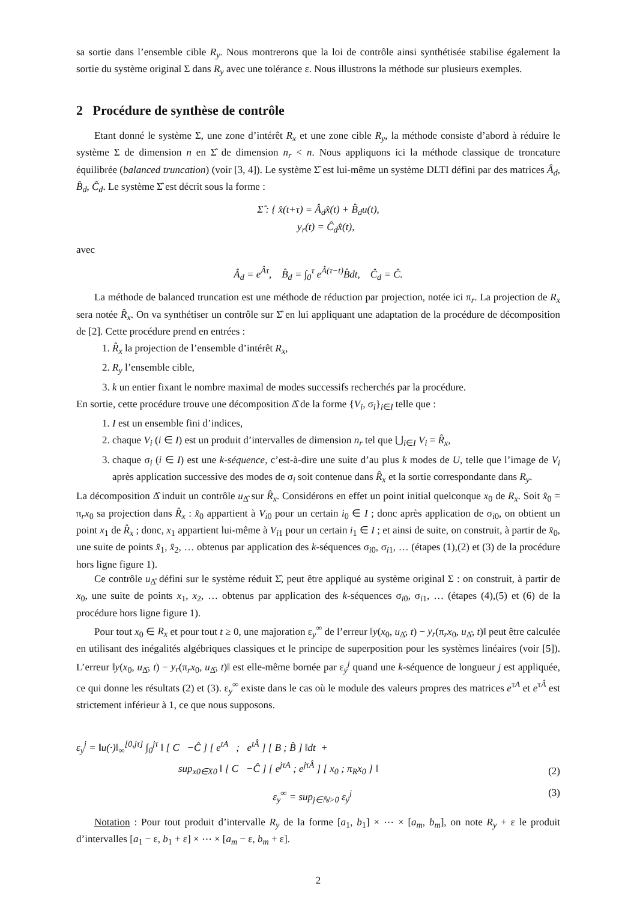sa sortie dans l’ensemble cible R<sub>y</sub>. Nous montrerons que la loi de contrôle ainsi synthétisée stabilise également la sortie du système original Σ dans R<sub>y</sub> avec une tolérance ε. Nous illustrons la méthode sur plusieurs exemples.
2 Procédure de synthèse de contrôle
Etant donné le système Σ, une zone d’intérêt R<sub>x</sub> et une zone cible R<sub>y</sub>, la méthode consiste d’abord à réduire le système Σ de dimension n en Σ̂ de dimension n<sub>r</sub> < n. Nous appliquons ici la méthode classique de troncature équilibrée (balanced truncation) (voir [3, 4]). Le système Σ̂ est lui-même un système DLTI défini par des matrices Â<sub>d</sub>, B̂<sub>d</sub>, Ĉ<sub>d</sub>. Le système Σ̂ est décrit sous la forme :
Σ̂ : { x̂(t+τ) = Â<sub>d</sub>x̂(t) + B̂<sub>d</sub>u(t),
y<sub>r</sub>(t) = Ĉ<sub>d</sub>x̂(t),
avec
Â<sub>d</sub> = e<sup>Âτ</sup>, B̂<sub>d</sub> = ∫<sub>0</sub><sup>τ</sup> e<sup>Â(τ−t)</sup>B̂dt, Ĉ<sub>d</sub> = Ĉ.
La méthode de balanced truncation est une méthode de réduction par projection, notée ici π<sub>r</sub>. La projection de R<sub>x</sub> sera notée R̂<sub>x</sub>. On va synthétiser un contrôle sur Σ̂ en lui appliquant une adaptation de la procédure de décomposition de [2]. Cette procédure prend en entrées :
1. R̂<sub>x</sub> la projection de l’ensemble d’intérêt R<sub>x</sub>,
2. R<sub>y</sub> l’ensemble cible,
3. k un entier fixant le nombre maximal de modes successifs recherchés par la procédure.
En sortie, cette procédure trouve une décomposition Δ̂ de la forme {V<sub>i</sub>, σ<sub>i</sub>}<sub>i∈I</sub> telle que :
1. I est un ensemble fini d’indices,
2. chaque V<sub>i</sub> (i ∈ I) est un produit d’intervalles de dimension n<sub>r</sub> tel que ⋃<sub>i∈I</sub> V<sub>i</sub> = R̂<sub>x</sub>,
3. chaque σ<sub>i</sub> (i ∈ I) est une k-séquence, c’est-à-dire une suite d’au plus k modes de U, telle que l’image de V<sub>i</sub> après application successive des modes de σ<sub>i</sub> soit contenue dans R̂<sub>x</sub> et la sortie correspondante dans R<sub>y</sub>.
La décomposition Δ̂ induit un contrôle u<sub>Δ̂</sub> sur R̂<sub>x</sub>. Considérons en effet un point initial quelconque x<sub>0</sub> de R<sub>x</sub>. Soit x̂<sub>0</sub> = π<sub>r</sub>x<sub>0</sub> sa projection dans R̂<sub>x</sub> : x̂<sub>0</sub> appartient à V<sub>i0</sub> pour un certain i<sub>0</sub> ∈ I ; donc après application de σ<sub>i0</sub>, on obtient un point x<sub>1</sub> de R̂<sub>x</sub> ; donc, x<sub>1</sub> appartient lui-même à V<sub>i1</sub> pour un certain i<sub>1</sub> ∈ I ; et ainsi de suite, on construit, à partir de x̂<sub>0</sub>, une suite de points x̂<sub>1</sub>, x̂<sub>2</sub>, … obtenus par application des k-séquences σ<sub>i0</sub>, σ<sub>i1</sub>, … (étapes (1),(2) et (3) de la procédure hors ligne figure 1).
Ce contrôle u<sub>Δ̂</sub> défini sur le système réduit Σ̂, peut être appliqué au système original Σ : on construit, à partir de x<sub>0</sub>, une suite de points x<sub>1</sub>, x<sub>2</sub>, … obtenus par application des k-séquences σ<sub>i0</sub>, σ<sub>i1</sub>, … (étapes (4),(5) et (6) de la procédure hors ligne figure 1).
Pour tout x<sub>0</sub> ∈ R<sub>x</sub> et pour tout t ≥ 0, une majoration ε<sub>y</sub><sup>∞</sup> de l’erreur ‖y(x<sub>0</sub>, u<sub>Δ̂</sub>, t) − y<sub>r</sub>(π<sub>r</sub>x<sub>0</sub>, u<sub>Δ̂</sub>, t)‖ peut être calculée en utilisant des inégalités algébriques classiques et le principe de superposition pour les systèmes linéaires (voir [5]). L’erreur ‖y(x<sub>0</sub>, u<sub>Δ̂</sub>, t) − y<sub>r</sub>(π<sub>r</sub>x<sub>0</sub>, u<sub>Δ̂</sub>, t)‖ est elle-même bornée par ε<sub>y</sub><sup>j</sup> quand une k-séquence de longueur j est appliquée, ce qui donne les résultats (2) et (3). ε<sub>y</sub><sup>∞</sup> existe dans le cas où le module des valeurs propres des matrices e<sup>τA</sup> et e<sup>τÂ</sup> est strictement inférieur à 1, ce que nous supposons.
ε<sub>y</sub><sup>j</sup> = ‖u(·)‖<sub>∞</sub><sup>[0,jτ]</sup> ∫<sub>0</sub><sup>jτ</sup> ‖ [ C −Ĉ ] [ e<sup>tA</sup> ; e<sup>tÂ</sup> ] [ B ; B̂ ] ‖dt +
sup<sub>x0∈X0</sub> ‖ [ C −Ĉ ] [ e<sup>jτA</sup> ; e<sup>jτÂ</sup> ] [ x<sub>0</sub> ; π<sub>R</sub>x<sub>0</sub> ] ‖ (2)
ε<sub>y</sub><sup>∞</sup> = sup<sub>j∈ℕ>0</sub> ε<sub>y</sub><sup>j</sup> (3)
Notation : Pour tout produit d’intervalle R<sub>y</sub> de la forme [a<sub>1</sub>, b<sub>1</sub>] × ⋯ × [a<sub>m</sub>, b<sub>m</sub>], on note R<sub>y</sub> + ε le produit d’intervalles [a<sub>1</sub> − ε, b<sub>1</sub> + ε] × ⋯ × [a<sub>m</sub> − ε, b<sub>m</sub> + ε].
2